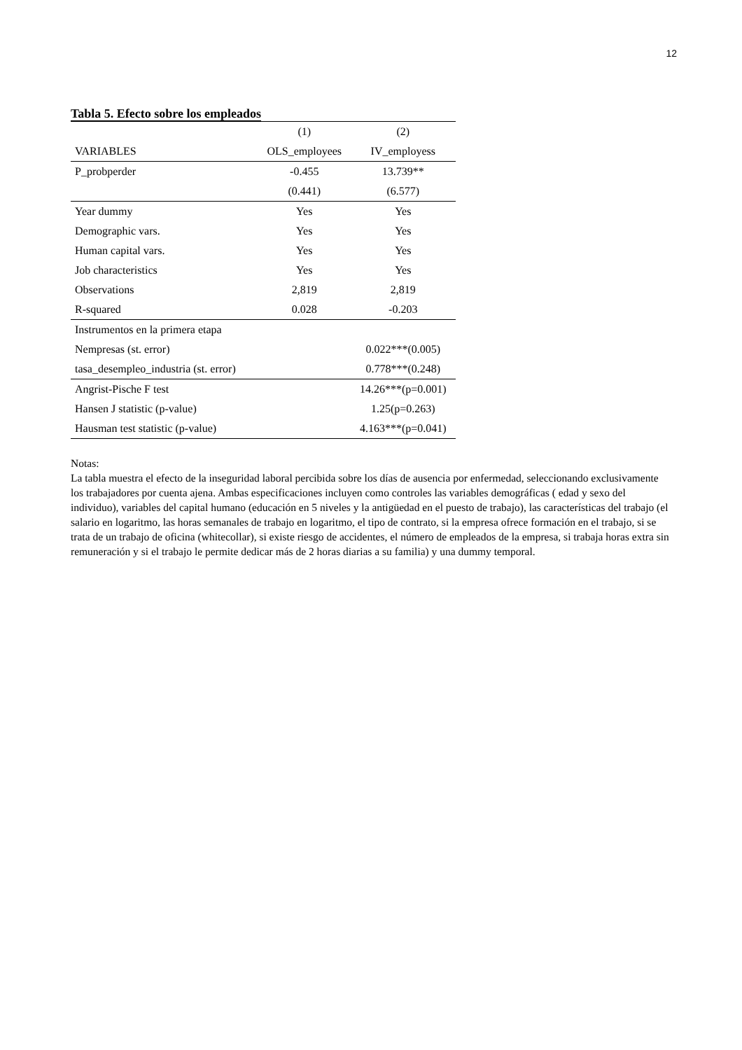12
Tabla 5. Efecto sobre los empleados
| | (1) | (2) |
| VARIABLES | OLS_employees | IV_employess |
| P_probperder | -0.455 | 13.739** |
| | (0.441) | (6.577) |
| Year dummy | Yes | Yes |
| Demographic vars. | Yes | Yes |
| Human capital vars. | Yes | Yes |
| Job characteristics | Yes | Yes |
| Observations | 2,819 | 2,819 |
| R-squared | 0.028 | -0.203 |
| Instrumentos en la primera etapa | | |
| Nempresas (st. error) | | 0.022***(0.005) |
| tasa_desempleo_industria (st. error) | | 0.778***(0.248) |
| Angrist-Pische F test | | 14.26***(p=0.001) |
| Hansen J statistic (p-value) | | 1.25(p=0.263) |
| Hausman test statistic (p-value) | | 4.163***(p=0.041) |
Notas:
La tabla muestra el efecto de la inseguridad laboral percibida sobre los días de ausencia por enfermedad, seleccionando exclusivamente los trabajadores por cuenta ajena. Ambas especificaciones incluyen como controles las variables demográficas ( edad y sexo del individuo), variables del capital humano (educación en 5 niveles y la antigüedad en el puesto de trabajo), las características del trabajo (el salario en logaritmo, las horas semanales de trabajo en logaritmo, el tipo de contrato, si la empresa ofrece formación en el trabajo, si se trata de un trabajo de oficina (whitecollar), si existe riesgo de accidentes, el número de empleados de la empresa, si trabaja horas extra sin remuneración y si el trabajo le permite dedicar más de 2 horas diarias a su familia) y una dummy temporal.